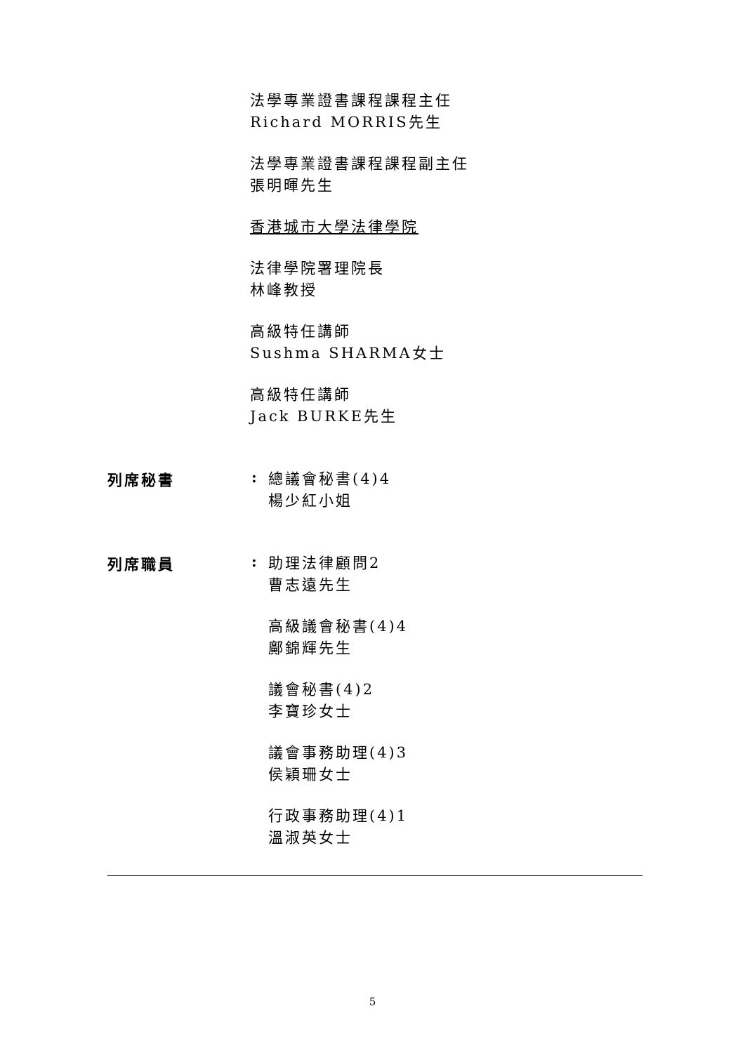法學專業證書課程課程主任
Richard MORRIS先生
法學專業證書課程課程副主任
張明暉先生
香港城市大學法律學院
法律學院署理院長
林峰教授
高級特任講師
Sushma SHARMA女士
高級特任講師
Jack BURKE先生
列席秘書 :
總議會秘書(4)4
楊少紅小姐
列席職員 :
助理法律顧問2
曹志遠先生
高級議會秘書(4)4
鄺錦輝先生
議會秘書(4)2
李寶珍女士
議會事務助理(4)3
侯穎珊女士
行政事務助理(4)1
溫淑英女士
5